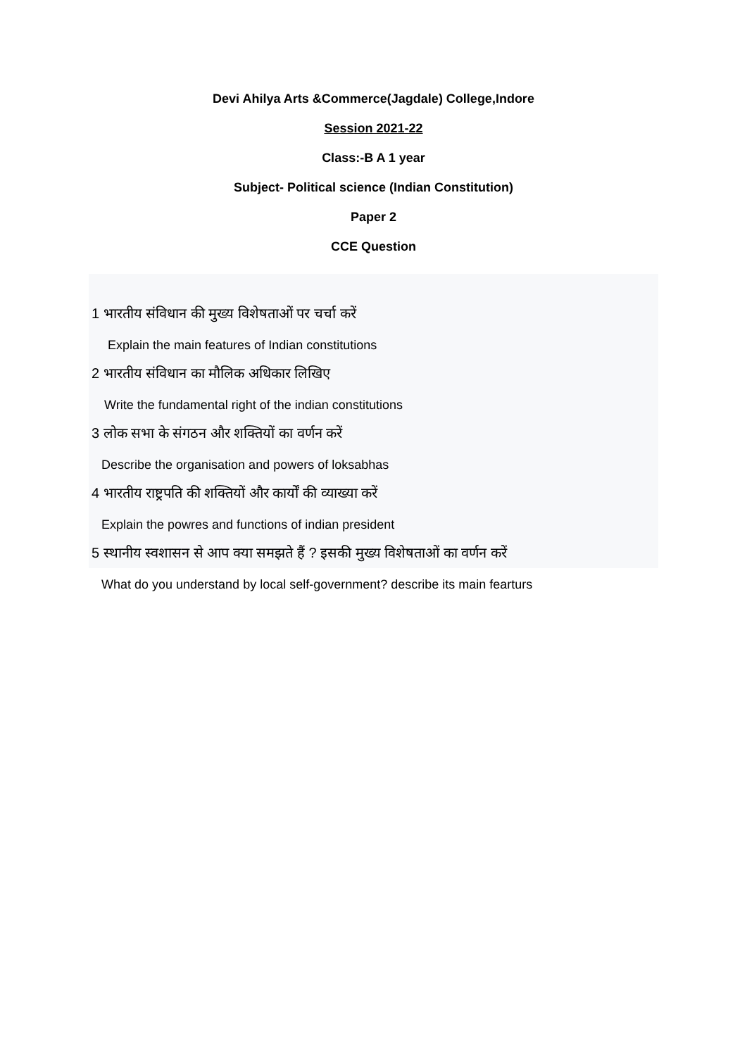Devi Ahilya Arts &Commerce(Jagdale) College,Indore
Session 2021-22
Class:-B A 1 year
Subject- Political science (Indian Constitution)
Paper 2
CCE Question
1 भारतीय संविधान की मुख्य विशेषताओं पर चर्चा करें
Explain the main features of Indian constitutions
2 भारतीय संविधान का मौलिक अधिकार लिखिए
Write the fundamental right of the indian constitutions
3 लोक सभा के संगठन और शक्तियों का वर्णन करें
Describe the organisation and powers of loksabhas
4 भारतीय राष्ट्रपति की शक्तियों और कार्यों की व्याख्या करें
Explain the powres and functions of indian president
5 स्थानीय स्वशासन से आप क्या समझते हैं ? इसकी मुख्य विशेषताओं का वर्णन करें
What do you understand by local self-government? describe its main fearturs